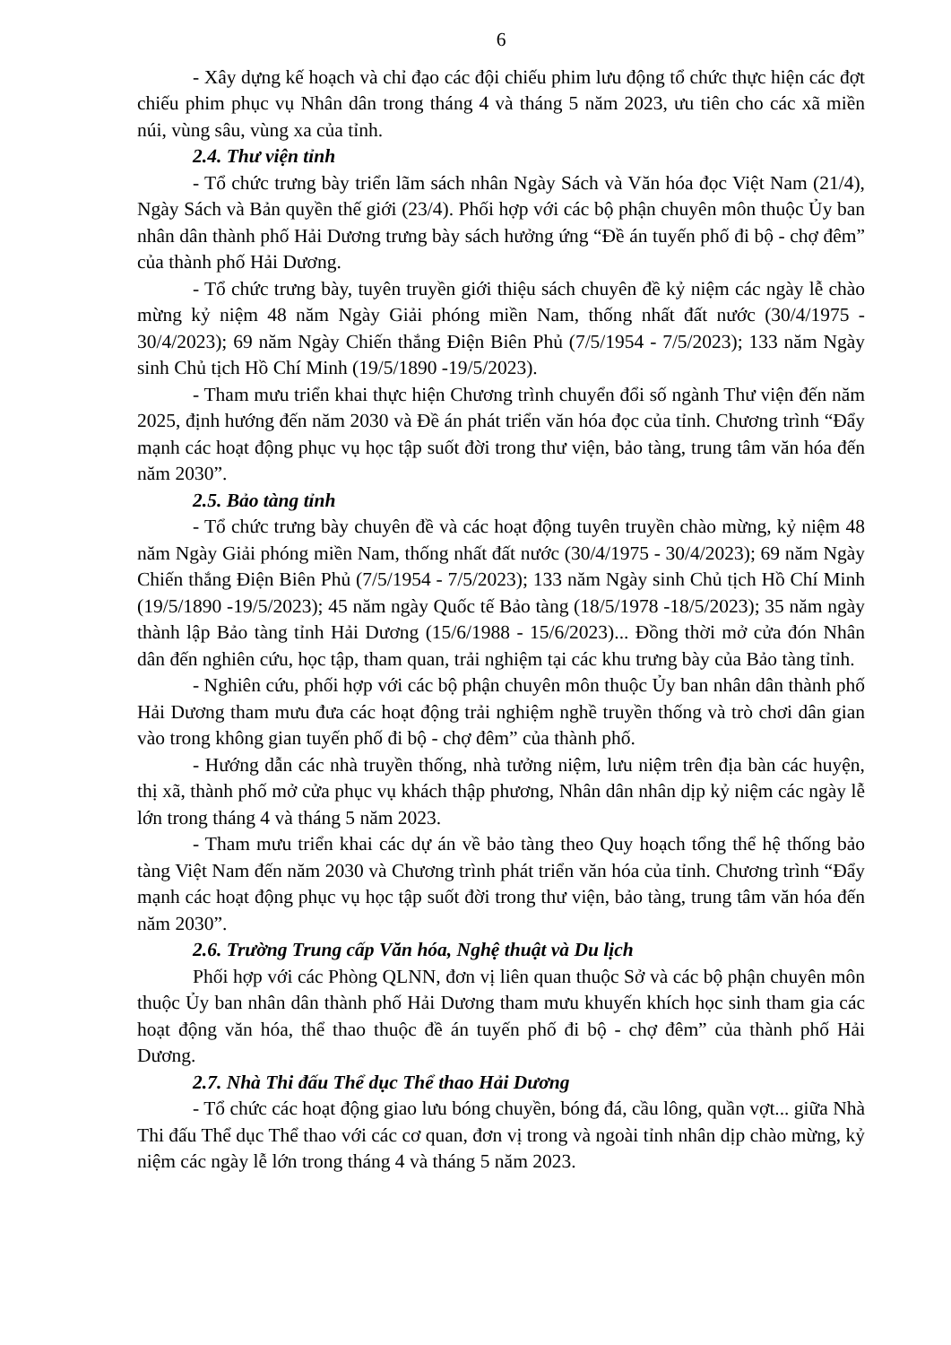6
- Xây dựng kế hoạch và chỉ đạo các đội chiếu phim lưu động tổ chức thực hiện các đợt chiếu phim phục vụ Nhân dân trong tháng 4 và tháng 5 năm 2023, ưu tiên cho các xã miền núi, vùng sâu, vùng xa của tỉnh.
2.4. Thư viện tỉnh
- Tổ chức trưng bày triển lãm sách nhân Ngày Sách và Văn hóa đọc Việt Nam (21/4), Ngày Sách và Bản quyền thế giới (23/4). Phối hợp với các bộ phận chuyên môn thuộc Ủy ban nhân dân thành phố Hải Dương trưng bày sách hưởng ứng “Đề án tuyến phố đi bộ - chợ đêm” của thành phố Hải Dương.
- Tổ chức trưng bày, tuyên truyền giới thiệu sách chuyên đề kỷ niệm các ngày lễ chào mừng kỷ niệm 48 năm Ngày Giải phóng miền Nam, thống nhất đất nước (30/4/1975 - 30/4/2023); 69 năm Ngày Chiến thắng Điện Biên Phủ (7/5/1954 - 7/5/2023); 133 năm Ngày sinh Chủ tịch Hồ Chí Minh (19/5/1890 -19/5/2023).
- Tham mưu triển khai thực hiện Chương trình chuyển đổi số ngành Thư viện đến năm 2025, định hướng đến năm 2030 và Đề án phát triển văn hóa đọc của tỉnh. Chương trình “Đẩy mạnh các hoạt động phục vụ học tập suốt đời trong thư viện, bảo tàng, trung tâm văn hóa đến năm 2030”.
2.5. Bảo tàng tỉnh
- Tổ chức trưng bày chuyên đề và các hoạt động tuyên truyền chào mừng, kỷ niệm 48 năm Ngày Giải phóng miền Nam, thống nhất đất nước (30/4/1975 - 30/4/2023); 69 năm Ngày Chiến thắng Điện Biên Phủ (7/5/1954 - 7/5/2023); 133 năm Ngày sinh Chủ tịch Hồ Chí Minh (19/5/1890 -19/5/2023); 45 năm ngày Quốc tế Bảo tàng (18/5/1978 -18/5/2023); 35 năm ngày thành lập Bảo tàng tỉnh Hải Dương (15/6/1988 - 15/6/2023)... Đồng thời mở cửa đón Nhân dân đến nghiên cứu, học tập, tham quan, trải nghiệm tại các khu trưng bày của Bảo tàng tỉnh.
- Nghiên cứu, phối hợp với các bộ phận chuyên môn thuộc Ủy ban nhân dân thành phố Hải Dương tham mưu đưa các hoạt động trải nghiệm nghề truyền thống và trò chơi dân gian vào trong không gian tuyến phố đi bộ - chợ đêm” của thành phố.
- Hướng dẫn các nhà truyền thống, nhà tưởng niệm, lưu niệm trên địa bàn các huyện, thị xã, thành phố mở cửa phục vụ khách thập phương, Nhân dân nhân dịp kỷ niệm các ngày lễ lớn trong tháng 4 và tháng 5 năm 2023.
- Tham mưu triển khai các dự án về bảo tàng theo Quy hoạch tổng thể hệ thống bảo tàng Việt Nam đến năm 2030 và Chương trình phát triển văn hóa của tỉnh. Chương trình “Đẩy mạnh các hoạt động phục vụ học tập suốt đời trong thư viện, bảo tàng, trung tâm văn hóa đến năm 2030”.
2.6. Trường Trung cấp Văn hóa, Nghệ thuật và Du lịch
Phối hợp với các Phòng QLNN, đơn vị liên quan thuộc Sở và các bộ phận chuyên môn thuộc Ủy ban nhân dân thành phố Hải Dương tham mưu khuyến khích học sinh tham gia các hoạt động văn hóa, thể thao thuộc đề án tuyến phố đi bộ - chợ đêm” của thành phố Hải Dương.
2.7. Nhà Thi đấu Thể dục Thể thao Hải Dương
- Tổ chức các hoạt động giao lưu bóng chuyền, bóng đá, cầu lông, quần vợt... giữa Nhà Thi đấu Thể dục Thể thao với các cơ quan, đơn vị trong và ngoài tỉnh nhân dịp chào mừng, kỷ niệm các ngày lễ lớn trong tháng 4 và tháng 5 năm 2023.